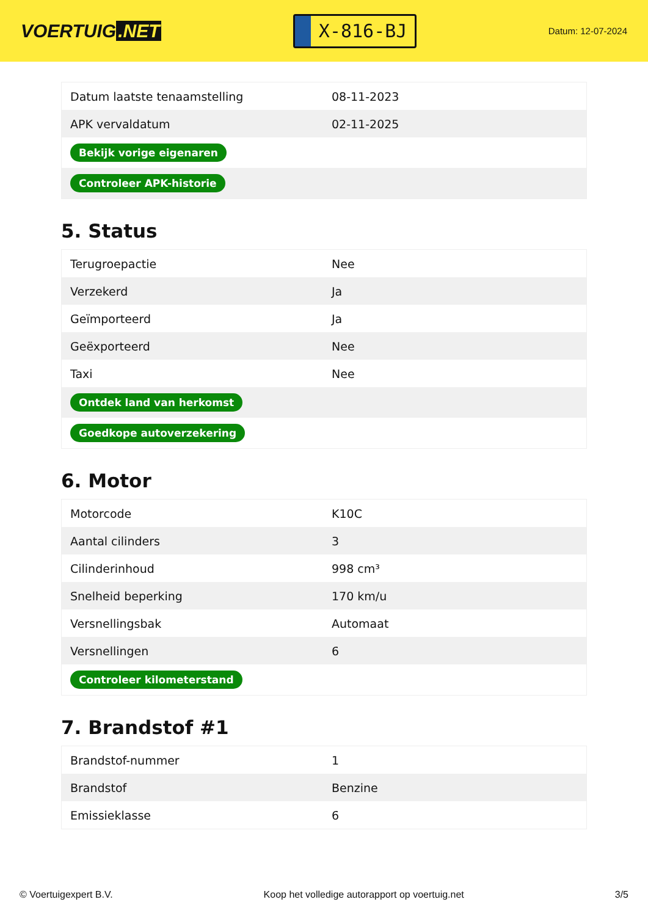VOERTUIG.NET
X-816-BJ
Datum: 12-07-2024
| Datum laatste tenaamstelling | 08-11-2023 |
| APK vervaldatum | 02-11-2025 |
| Bekijk vorige eigenaren | |
| Controleer APK-historie | |
5. Status
| Terugroepactie | Nee |
| Verzekerd | Ja |
| Geïmporteerd | Ja |
| Geëxporteerd | Nee |
| Taxi | Nee |
| Ontdek land van herkomst | |
| Goedkope autoverzekering | |
6. Motor
| Motorcode | K10C |
| Aantal cilinders | 3 |
| Cilinderinhoud | 998 cm³ |
| Snelheid beperking | 170 km/u |
| Versnellingsbak | Automaat |
| Versnellingen | 6 |
| Controleer kilometerstand | |
7. Brandstof #1
| Brandstof-nummer | 1 |
| Brandstof | Benzine |
| Emissieklasse | 6 |
© Voertuigexpert B.V. Koop het volledige autorapport op voertuig.net 3/5